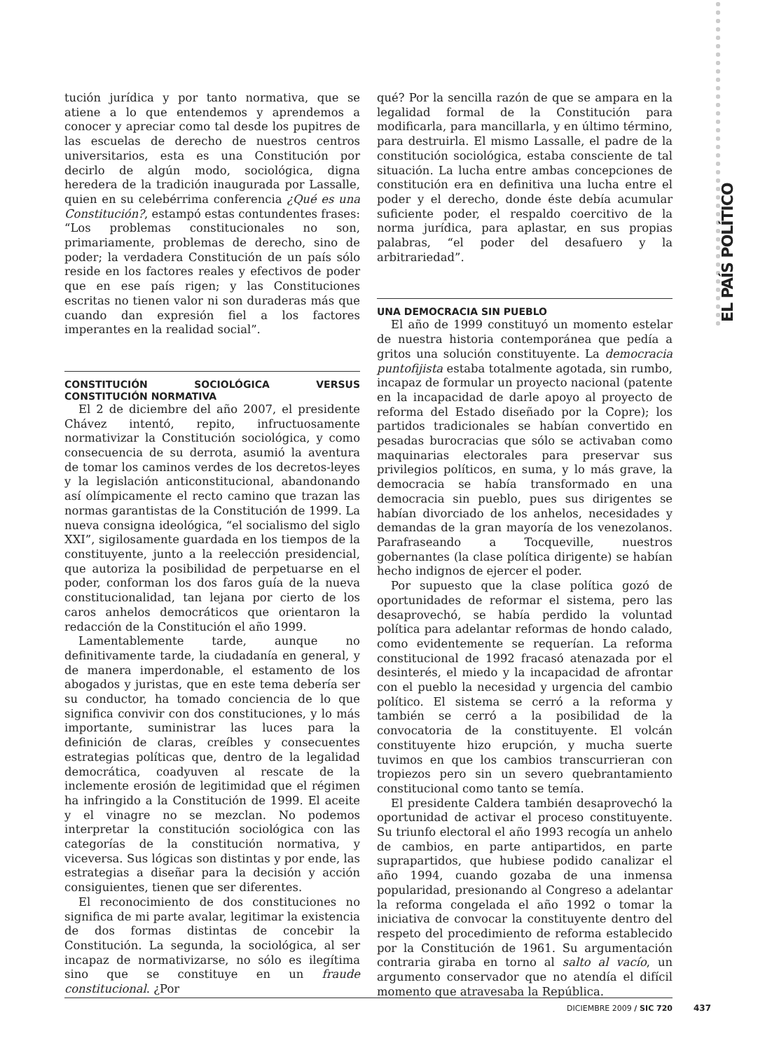EL PAÍS POLÍTICO
tución jurídica y por tanto normativa, que se atiene a lo que entendemos y aprendemos a conocer y apreciar como tal desde los pupitres de las escuelas de derecho de nuestros centros universitarios, esta es una Constitución por decirlo de algún modo, sociológica, digna heredera de la tradición inaugurada por Lassalle, quien en su celebérrima conferencia ¿Qué es una Constitución?, estampó estas contundentes frases: “Los problemas constitucionales no son, primariamente, problemas de derecho, sino de poder; la verdadera Constitución de un país sólo reside en los factores reales y efectivos de poder que en ese país rigen; y las Constituciones escritas no tienen valor ni son duraderas más que cuando dan expresión fiel a los factores imperantes en la realidad social”.
CONSTITUCIÓN SOCIOLÓGICA VERSUS CONSTITUCIÓN NORMATIVA
El 2 de diciembre del año 2007, el presidente Chávez intentó, repito, infructuosamente normativizar la Constitución sociológica, y como consecuencia de su derrota, asumió la aventura de tomar los caminos verdes de los decretos-leyes y la legislación anticonstitucional, abandonando así olímpicamente el recto camino que trazan las normas garantistas de la Constitución de 1999. La nueva consigna ideológica, “el socialismo del siglo XXI”, sigilosamente guardada en los tiempos de la constituyente, junto a la reelección presidencial, que autoriza la posibilidad de perpetuarse en el poder, conforman los dos faros guía de la nueva constitucionalidad, tan lejana por cierto de los caros anhelos democráticos que orientaron la redacción de la Constitución el año 1999.
Lamentablemente tarde, aunque no definitivamente tarde, la ciudadanía en general, y de manera imperdonable, el estamento de los abogados y juristas, que en este tema debería ser su conductor, ha tomado conciencia de lo que significa convivir con dos constituciones, y lo más importante, suministrar las luces para la definición de claras, creíbles y consecuentes estrategias políticas que, dentro de la legalidad democrática, coadyuven al rescate de la inclemente erosión de legitimidad que el régimen ha infringido a la Constitución de 1999. El aceite y el vinagre no se mezclan. No podemos interpretar la constitución sociológica con las categorías de la constitución normativa, y viceversa. Sus lógicas son distintas y por ende, las estrategias a diseñar para la decisión y acción consiguientes, tienen que ser diferentes.
El reconocimiento de dos constituciones no significa de mi parte avalar, legitimar la existencia de dos formas distintas de concebir la Constitución. La segunda, la sociológica, al ser incapaz de normativizarse, no sólo es ilegítima sino que se constituye en un fraude constitucional. ¿Por
qué? Por la sencilla razón de que se ampara en la legalidad formal de la Constitución para modificarla, para mancillarla, y en último término, para destruirla. El mismo Lassalle, el padre de la constitución sociológica, estaba consciente de tal situación. La lucha entre ambas concepciones de constitución era en definitiva una lucha entre el poder y el derecho, donde éste debía acumular suficiente poder, el respaldo coercitivo de la norma jurídica, para aplastar, en sus propias palabras, “el poder del desafuero y la arbitrariedad”.
UNA DEMOCRACIA SIN PUEBLO
El año de 1999 constituyó un momento estelar de nuestra historia contemporánea que pedía a gritos una solución constituyente. La democracia puntofijista estaba totalmente agotada, sin rumbo, incapaz de formular un proyecto nacional (patente en la incapacidad de darle apoyo al proyecto de reforma del Estado diseñado por la Copre); los partidos tradicionales se habían convertido en pesadas burocracias que sólo se activaban como maquinarias electorales para preservar sus privilegios políticos, en suma, y lo más grave, la democracia se había transformado en una democracia sin pueblo, pues sus dirigentes se habían divorciado de los anhelos, necesidades y demandas de la gran mayoría de los venezolanos. Parafraseando a Tocqueville, nuestros gobernantes (la clase política dirigente) se habían hecho indignos de ejercer el poder.
Por supuesto que la clase política gozó de oportunidades de reformar el sistema, pero las desaprovechó, se había perdido la voluntad política para adelantar reformas de hondo calado, como evidentemente se requerían. La reforma constitucional de 1992 fracasó atenazada por el desinterés, el miedo y la incapacidad de afrontar con el pueblo la necesidad y urgencia del cambio político. El sistema se cerró a la reforma y también se cerró a la posibilidad de la convocatoria de la constituyente. El volcán constituyente hizo erupción, y mucha suerte tuvimos en que los cambios transcurrieran con tropiezos pero sin un severo quebrantamiento constitucional como tanto se temía.
El presidente Caldera también desaprovechó la oportunidad de activar el proceso constituyente. Su triunfo electoral el año 1993 recogía un anhelo de cambios, en parte antipartidos, en parte suprapartidos, que hubiese podido canalizar el año 1994, cuando gozaba de una inmensa popularidad, presionando al Congreso a adelantar la reforma congelada el año 1992 o tomar la iniciativa de convocar la constituyente dentro del respeto del procedimiento de reforma establecido por la Constitución de 1961. Su argumentación contraria giraba en torno al salto al vacío, un argumento conservador que no atendía el difícil momento que atravesaba la República.
DICIEMBRE 2009 / SIC 720
437